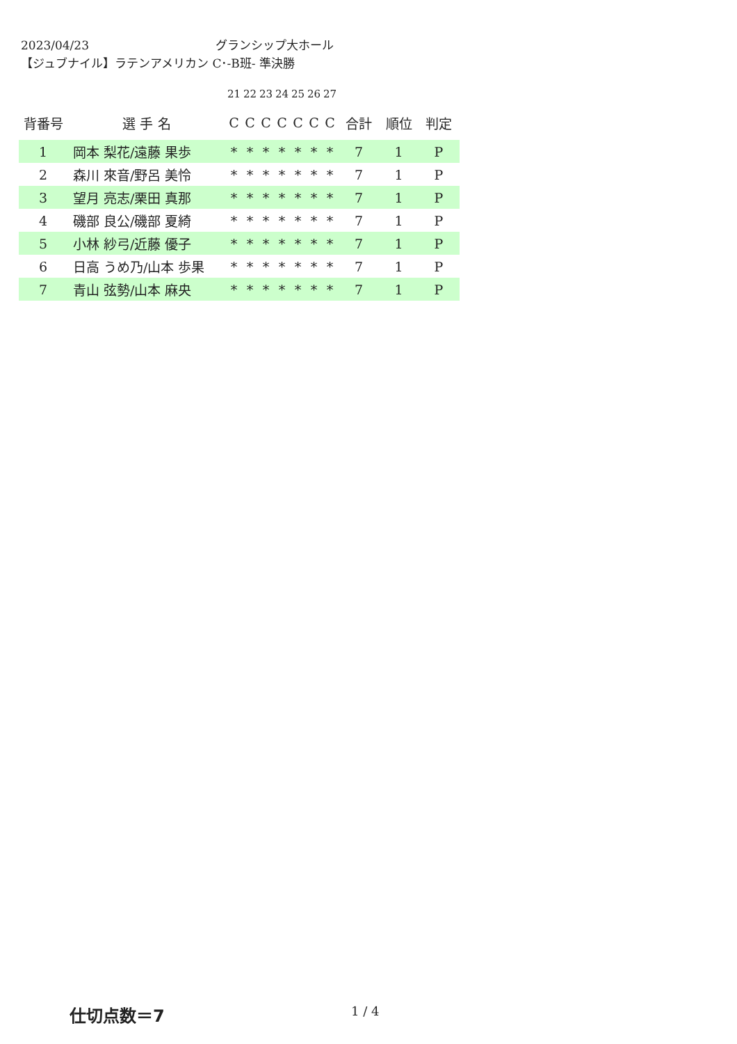2023/04/23 グランシップ大ホール
【ジュブナイル】ラテンアメリカン C･-B班- 準決勝
| | | 21 | 22 | 23 | 24 | 25 | 26 | 27 | | | |
| 背番号 | 選 手 名 | C | C | C | C | C | C | C | 合計 | 順位 | 判定 |
| 1 | 岡本 梨花/遠藤 果歩 | * | * | * | * | * | * | * | 7 | 1 | P |
| 2 | 森川 來音/野呂 美怜 | * | * | * | * | * | * | * | 7 | 1 | P |
| 3 | 望月 亮志/栗田 真那 | * | * | * | * | * | * | * | 7 | 1 | P |
| 4 | 磯部 良公/磯部 夏綺 | * | * | * | * | * | * | * | 7 | 1 | P |
| 5 | 小林 紗弓/近藤 優子 | * | * | * | * | * | * | * | 7 | 1 | P |
| 6 | 日高 うめ乃/山本 歩果 | * | * | * | * | * | * | * | 7 | 1 | P |
| 7 | 青山 弦勢/山本 麻央 | * | * | * | * | * | * | * | 7 | 1 | P |
仕切点数＝7 1 / 4